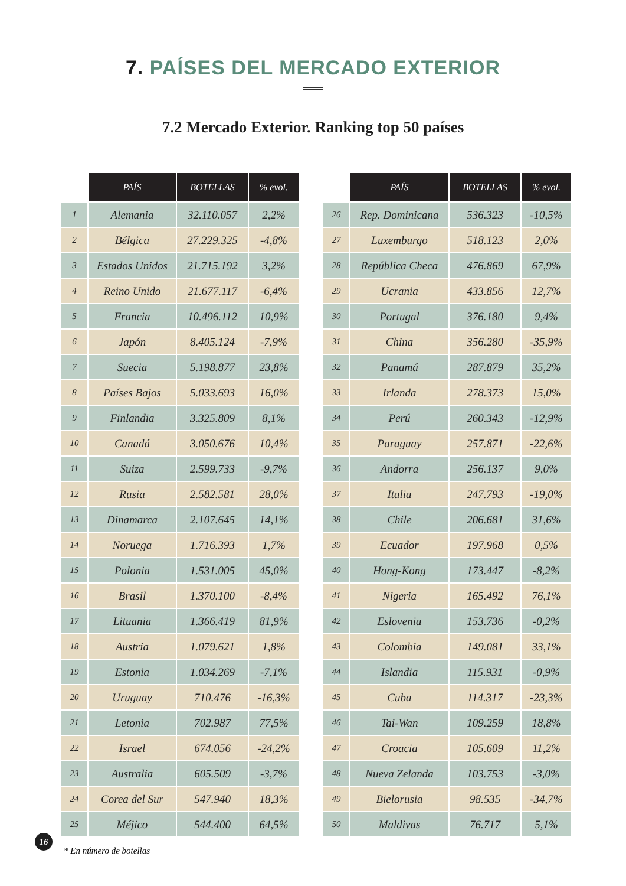7. PAÍSES DEL MERCADO EXTERIOR
7.2 Mercado Exterior. Ranking top 50 países
| | PAÍS | BOTELLAS | % evol. |
| 1 | Alemania | 32.110.057 | 2,2% |
| 2 | Bélgica | 27.229.325 | -4,8% |
| 3 | Estados Unidos | 21.715.192 | 3,2% |
| 4 | Reino Unido | 21.677.117 | -6,4% |
| 5 | Francia | 10.496.112 | 10,9% |
| 6 | Japón | 8.405.124 | -7,9% |
| 7 | Suecia | 5.198.877 | 23,8% |
| 8 | Países Bajos | 5.033.693 | 16,0% |
| 9 | Finlandia | 3.325.809 | 8,1% |
| 10 | Canadá | 3.050.676 | 10,4% |
| 11 | Suiza | 2.599.733 | -9,7% |
| 12 | Rusia | 2.582.581 | 28,0% |
| 13 | Dinamarca | 2.107.645 | 14,1% |
| 14 | Noruega | 1.716.393 | 1,7% |
| 15 | Polonia | 1.531.005 | 45,0% |
| 16 | Brasil | 1.370.100 | -8,4% |
| 17 | Lituania | 1.366.419 | 81,9% |
| 18 | Austria | 1.079.621 | 1,8% |
| 19 | Estonia | 1.034.269 | -7,1% |
| 20 | Uruguay | 710.476 | -16,3% |
| 21 | Letonia | 702.987 | 77,5% |
| 22 | Israel | 674.056 | -24,2% |
| 23 | Australia | 605.509 | -3,7% |
| 24 | Corea del Sur | 547.940 | 18,3% |
| 25 | Méjico | 544.400 | 64,5% |
| | PAÍS | BOTELLAS | % evol. |
| 26 | Rep. Dominicana | 536.323 | -10,5% |
| 27 | Luxemburgo | 518.123 | 2,0% |
| 28 | República Checa | 476.869 | 67,9% |
| 29 | Ucrania | 433.856 | 12,7% |
| 30 | Portugal | 376.180 | 9,4% |
| 31 | China | 356.280 | -35,9% |
| 32 | Panamá | 287.879 | 35,2% |
| 33 | Irlanda | 278.373 | 15,0% |
| 34 | Perú | 260.343 | -12,9% |
| 35 | Paraguay | 257.871 | -22,6% |
| 36 | Andorra | 256.137 | 9,0% |
| 37 | Italia | 247.793 | -19,0% |
| 38 | Chile | 206.681 | 31,6% |
| 39 | Ecuador | 197.968 | 0,5% |
| 40 | Hong-Kong | 173.447 | -8,2% |
| 41 | Nigeria | 165.492 | 76,1% |
| 42 | Eslovenia | 153.736 | -0,2% |
| 43 | Colombia | 149.081 | 33,1% |
| 44 | Islandia | 115.931 | -0,9% |
| 45 | Cuba | 114.317 | -23,3% |
| 46 | Tai-Wan | 109.259 | 18,8% |
| 47 | Croacia | 105.609 | 11,2% |
| 48 | Nueva Zelanda | 103.753 | -3,0% |
| 49 | Bielorusia | 98.535 | -34,7% |
| 50 | Maldivas | 76.717 | 5,1% |
* En número de botellas
16